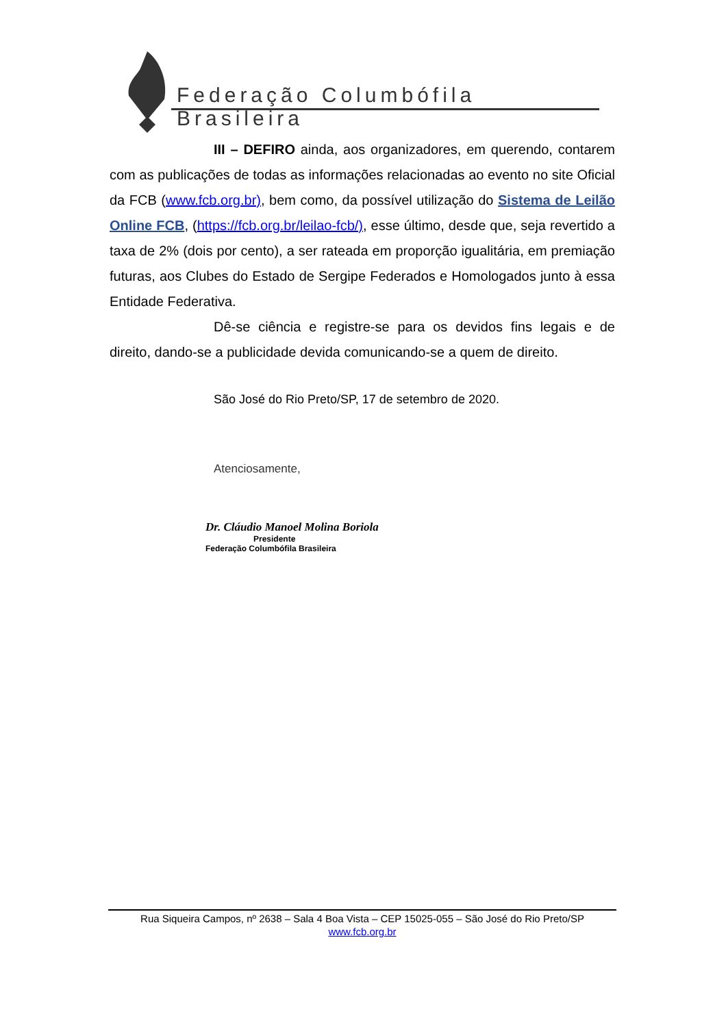Federação Columbófila Brasileira
III – DEFIRO ainda, aos organizadores, em querendo, contarem com as publicações de todas as informações relacionadas ao evento no site Oficial da FCB (www.fcb.org.br), bem como, da possível utilização do Sistema de Leilão Online FCB, (https://fcb.org.br/leilao-fcb/), esse último, desde que, seja revertido a taxa de 2% (dois por cento), a ser rateada em proporção igualitária, em premiação futuras, aos Clubes do Estado de Sergipe Federados e Homologados junto à essa Entidade Federativa.
Dê-se ciência e registre-se para os devidos fins legais e de direito, dando-se a publicidade devida comunicando-se a quem de direito.
São José do Rio Preto/SP, 17 de setembro de 2020.
Atenciosamente,
Dr. Cláudio Manoel Molina Boriola
Presidente
Federação Columbófila Brasileira
Rua Siqueira Campos, nº 2638 – Sala 4 Boa Vista – CEP 15025-055 – São José do Rio Preto/SP
www.fcb.org.br